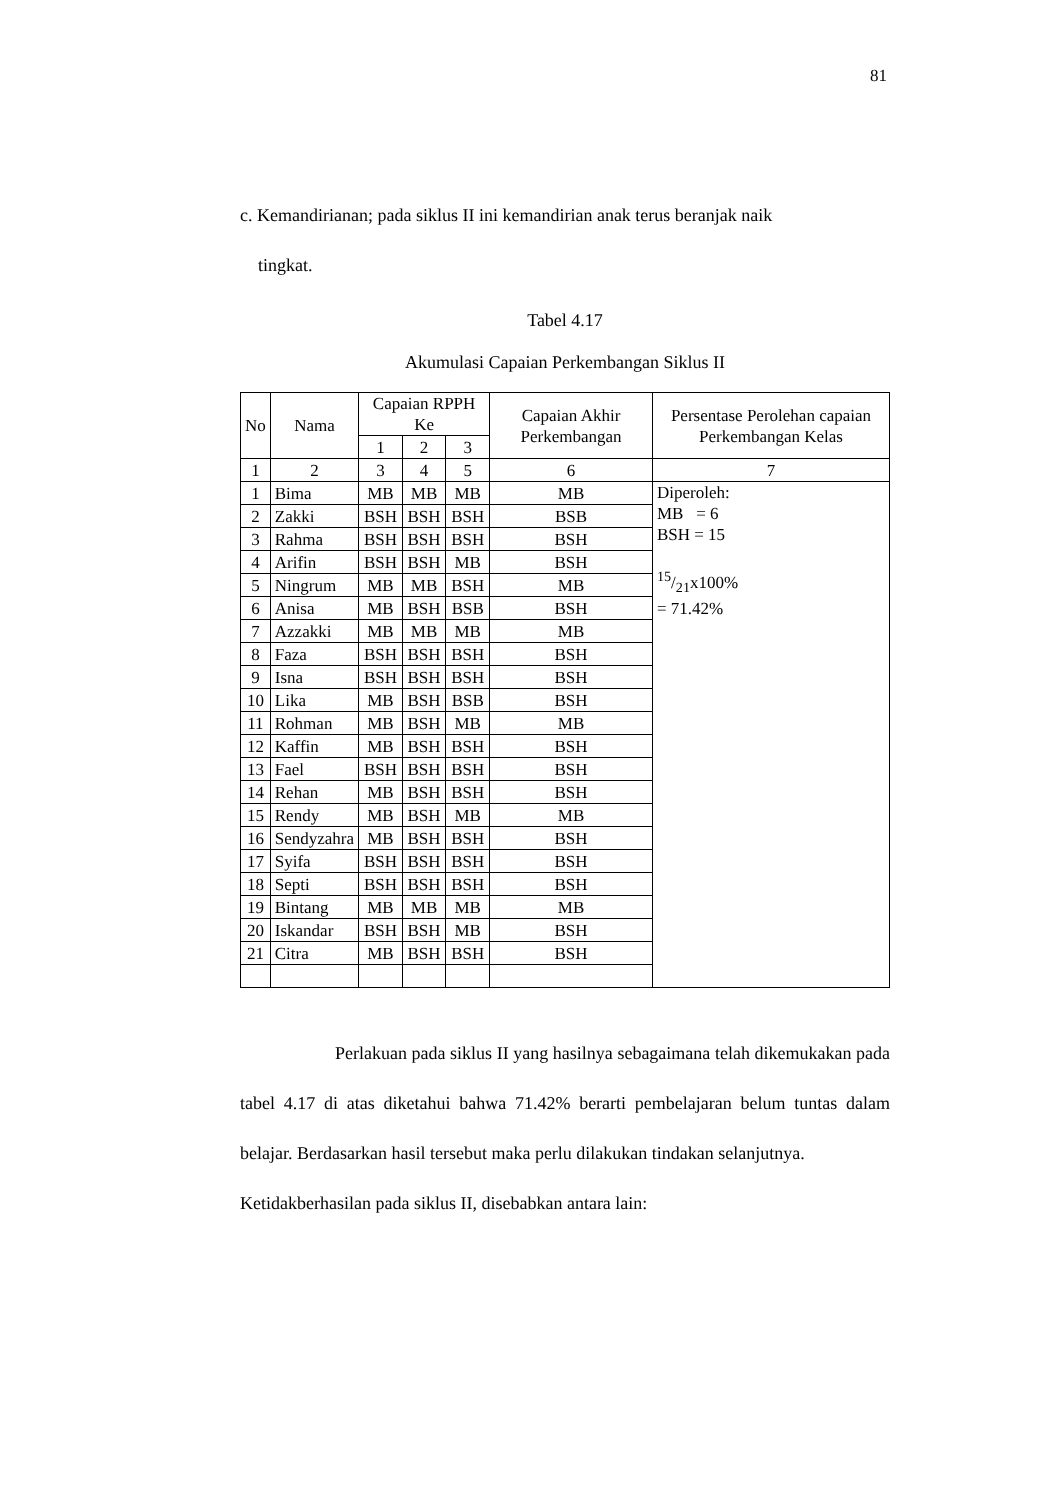81
c. Kemandirianan; pada siklus II ini kemandirian anak terus beranjak naik
tingkat.
Tabel 4.17
Akumulasi Capaian Perkembangan Siklus II
| No | Nama | Capaian RPPH Ke | | | Capaian Akhir Perkembangan | Persentase Perolehan capaian Perkembangan Kelas |
| --- | --- | --- | --- | --- | --- | --- |
| | | 1 | 2 | 3 | | |
| 1 | 2 | 3 | 4 | 5 | 6 | 7 |
| 1 | Bima | MB | MB | MB | MB | Diperoleh: MB = 6 BSH = 15 15/21x100% = 71.42% |
| 2 | Zakki | BSH | BSH | BSH | BSB | |
| 3 | Rahma | BSH | BSH | BSH | BSH | |
| 4 | Arifin | BSH | BSH | MB | BSH | |
| 5 | Ningrum | MB | MB | BSH | MB | |
| 6 | Anisa | MB | BSH | BSB | BSH | |
| 7 | Azzakki | MB | MB | MB | MB | |
| 8 | Faza | BSH | BSH | BSH | BSH | |
| 9 | Isna | BSH | BSH | BSH | BSH | |
| 10 | Lika | MB | BSH | BSB | BSH | |
| 11 | Rohman | MB | BSH | MB | MB | |
| 12 | Kaffin | MB | BSH | BSH | BSH | |
| 13 | Fael | BSH | BSH | BSH | BSH | |
| 14 | Rehan | MB | BSH | BSH | BSH | |
| 15 | Rendy | MB | BSH | MB | MB | |
| 16 | Sendyzahra | MB | BSH | BSH | BSH | |
| 17 | Syifa | BSH | BSH | BSH | BSH | |
| 18 | Septi | BSH | BSH | BSH | BSH | |
| 19 | Bintang | MB | MB | MB | MB | |
| 20 | Iskandar | BSH | BSH | MB | BSH | |
| 21 | Citra | MB | BSH | BSH | BSH | |
Perlakuan pada siklus II yang hasilnya sebagaimana telah dikemukakan pada tabel 4.17 di atas diketahui bahwa 71.42% berarti pembelajaran belum tuntas dalam belajar. Berdasarkan hasil tersebut maka perlu dilakukan tindakan selanjutnya.
Ketidakberhasilan pada siklus II, disebabkan antara lain: